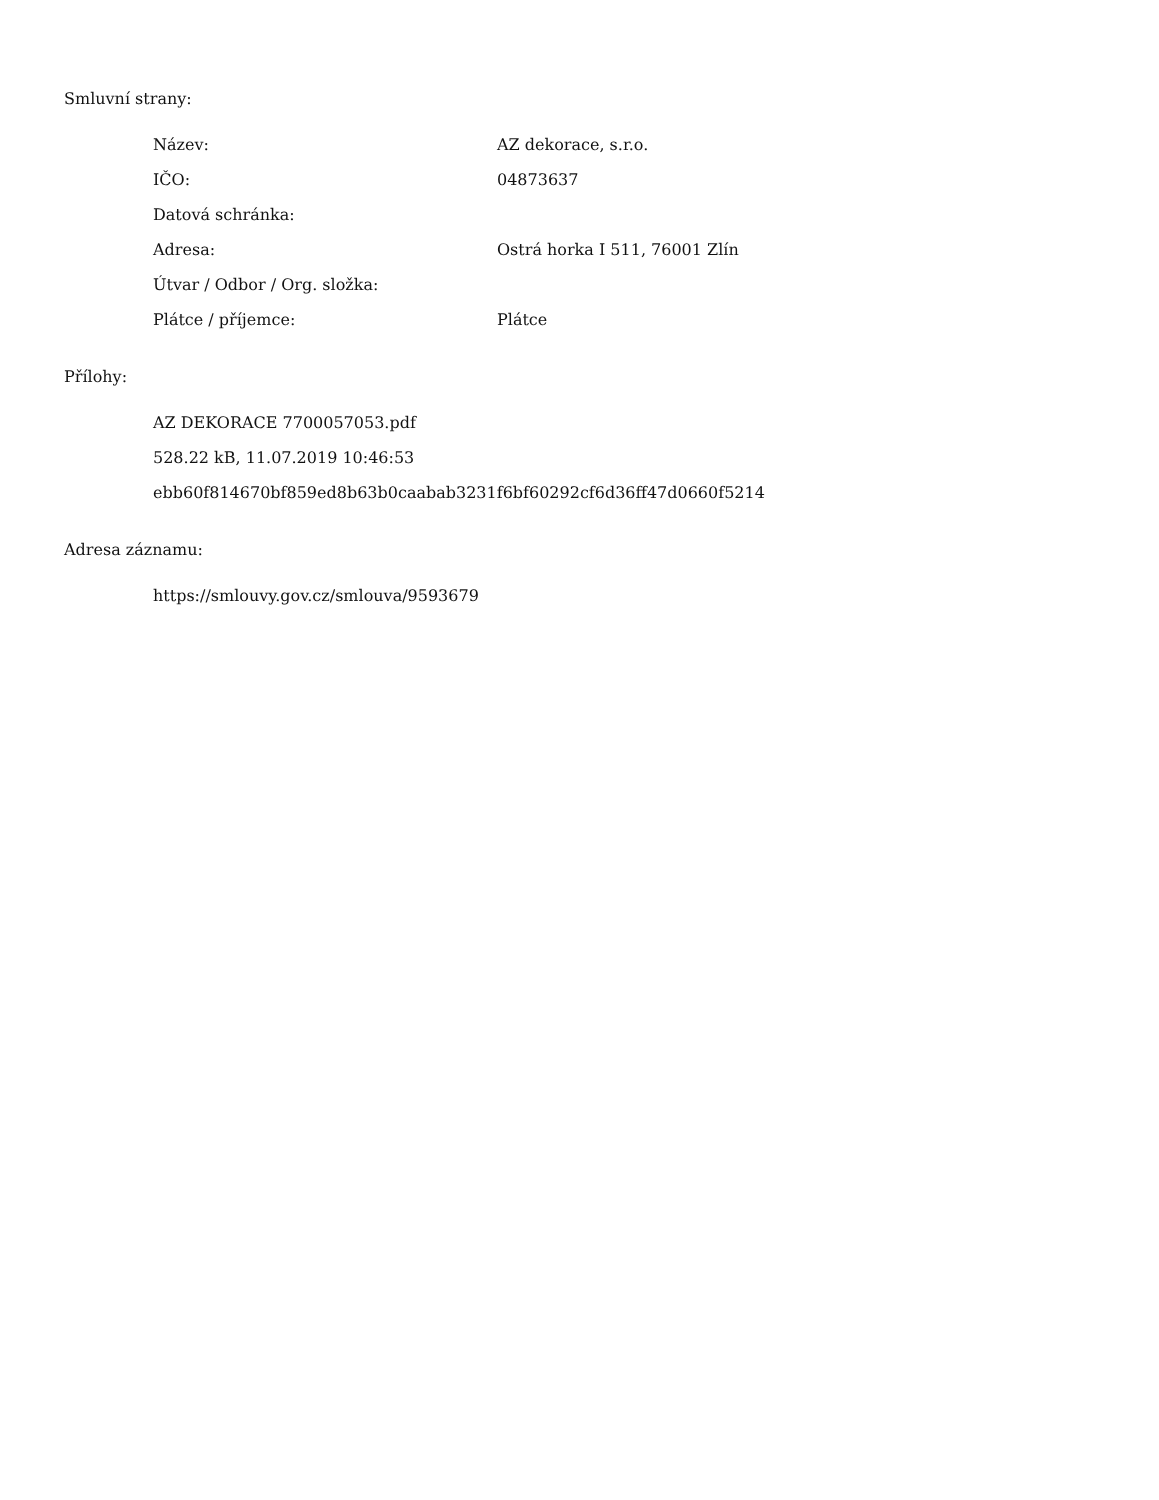Smluvní strany:
| Název: | AZ dekorace, s.r.o. |
| IČO: | 04873637 |
| Datová schránka: | |
| Adresa: | Ostrá horka I 511, 76001 Zlín |
| Útvar / Odbor / Org. složka: | |
| Plátce / příjemce: | Plátce |
Přílohy:
| AZ DEKORACE 7700057053.pdf |
| 528.22 kB, 11.07.2019 10:46:53 |
| ebb60f814670bf859ed8b63b0caabab3231f6bf60292cf6d36ff47d0660f5214 |
Adresa záznamu:
| https://smlouvy.gov.cz/smlouva/9593679 |